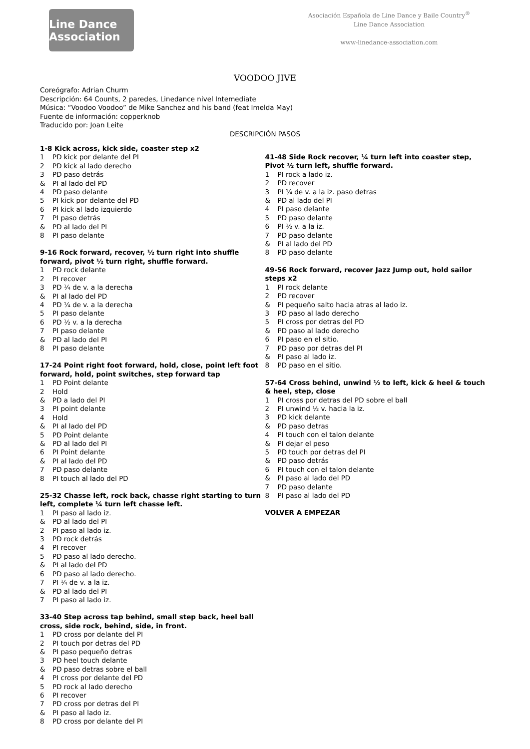Line Dance Association
Asociación Española de Line Dance y Baile Country<sup>®</sup>
Line Dance Association
www-linedance-association.com
VOODOO JIVE
Coreógrafo: Adrian Churm
Descripción: 64 Counts, 2 paredes, Linedance nivel Intemediate
Música: “Voodoo Voodoo” de Mike Sanchez and his band (feat Imelda May)
Fuente de información: copperknob
Traducido por: Joan Leite
DESCRIPCIÓN PASOS
1-8 Kick across, kick side, coaster step x2
1 PD kick por delante del PI
2 PD kick al lado derecho
3 PD paso detrás
& PI al lado del PD
4 PD paso delante
5 PI kick por delante del PD
6 PI kick al lado izquierdo
7 PI paso detrás
& PD al lado del PI
8 PI paso delante
9-16 Rock forward, recover, ½ turn right into shuffle forward, pivot ½ turn right, shuffle forward.
1 PD rock delante
2 PI recover
3 PD ¼ de v. a la derecha
& PI al lado del PD
4 PD ¼ de v. a la derecha
5 PI paso delante
6 PD ½ v. a la derecha
7 PI paso delante
& PD al lado del PI
8 PI paso delante
17-24 Point right foot forward, hold, close, point left foot forward, hold, point switches, step forward tap
1 PD Point delante
2 Hold
& PD a lado del PI
3 PI point delante
4 Hold
& PI al lado del PD
5 PD Point delante
& PD al lado del PI
6 PI Point delante
& PI al lado del PD
7 PD paso delante
8 PI touch al lado del PD
25-32 Chasse left, rock back, chasse right starting to turn left, complete ¼ turn left chasse left.
1 PI paso al lado iz.
& PD al lado del PI
2 PI paso al lado iz.
3 PD rock detrás
4 PI recover
5 PD paso al lado derecho.
& PI al lado del PD
6 PD paso al lado derecho.
7 PI ¼ de v. a la iz.
& PD al lado del PI
7 PI paso al lado iz.
33-40 Step across tap behind, small step back, heel ball cross, side rock, behind, side, in front.
1 PD cross por delante del PI
2 PI touch por detras del PD
& PI paso pequeño detras
3 PD heel touch delante
& PD paso detras sobre el ball
4 PI cross por delante del PD
5 PD rock al lado derecho
6 PI recover
7 PD cross por detras del PI
& PI paso al lado iz.
8 PD cross por delante del PI
41-48 Side Rock recover, ¼ turn left into coaster step, Pivot ½ turn left, shuffle forward.
1 PI rock a lado iz.
2 PD recover
3 PI ¼ de v. a la iz. paso detras
& PD al lado del PI
4 PI paso delante
5 PD paso delante
6 PI ½ v. a la iz.
7 PD paso delante
& PI al lado del PD
8 PD paso delante
49-56 Rock forward, recover Jazz Jump out, hold sailor steps x2
1 PI rock delante
2 PD recover
& PI pequeño salto hacia atras al lado iz.
3 PD paso al lado derecho
5 PI cross por detras del PD
& PD paso al lado derecho
6 PI paso en el sitio.
7 PD paso por detras del PI
& PI paso al lado iz.
8 PD paso en el sitio.
57-64 Cross behind, unwind ½ to left, kick & heel & touch & heel, step, close
1 PI cross por detras del PD sobre el ball
2 PI unwind ½ v. hacia la iz.
3 PD kick delante
& PD paso detras
4 PI touch con el talon delante
& PI dejar el peso
5 PD touch por detras del PI
& PD paso detrás
6 PI touch con el talon delante
& PI paso al lado del PD
7 PD paso delante
8 PI paso al lado del PD
VOLVER A EMPEZAR